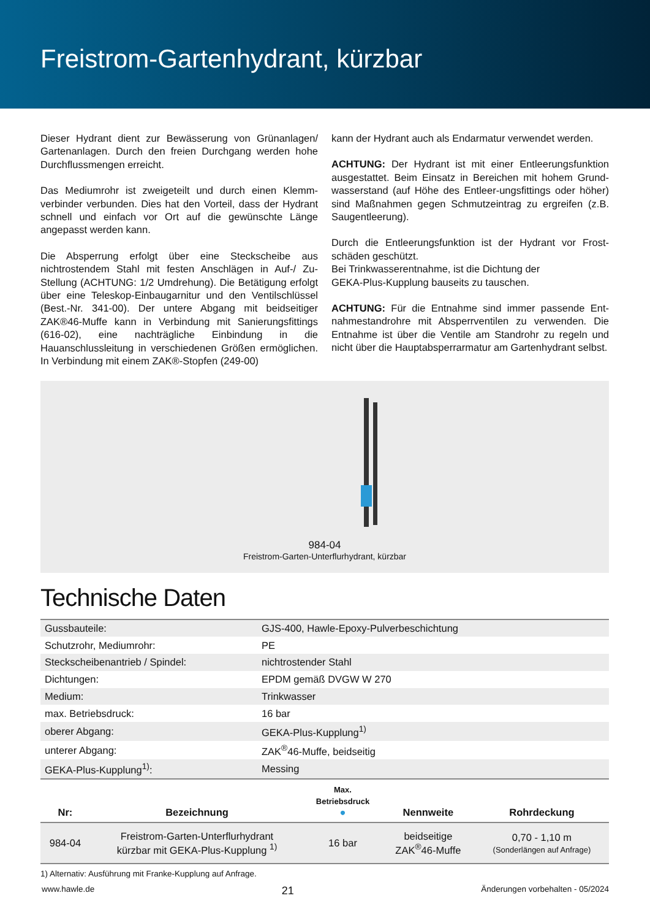Freistrom-Gartenhydrant, kürzbar
Dieser Hydrant dient zur Bewässerung von Grünanlagen/ Gartenanlagen. Durch den freien Durchgang werden hohe Durchflussmengen erreicht.
Das Mediumrohr ist zweigeteilt und durch einen Klemm­verbinder verbunden. Dies hat den Vorteil, dass der Hy­drant schnell und einfach vor Ort auf die gewünschte Län­ge angepasst werden kann.
Die Absperrung erfolgt über eine Steckscheibe aus nichtrostendem Stahl mit festen Anschlägen in Auf-/ Zu-Stellung (ACHTUNG: 1/2 Umdrehung). Die Betäti­gung erfolgt über eine Teleskop-Einbaugarnitur und den Ventilschlüssel (Best.-Nr. 341-00). Der untere Abgang mit beidseitiger ZAK®46-Muffe kann in Verbindung mit Sa­nierungsfittings (616-02), eine nachträgliche Einbindung in die Hauanschlussleitung in verschiedenen Größen ermög­lichen. In Verbindung mit einem ZAK®-Stopfen (249-00)
kann der Hydrant auch als Endarmatur verwendet werden.
ACHTUNG: Der Hydrant ist mit einer Entleerungsfunktion ausgestattet. Beim Einsatz in Bereichen mit hohem Grund­wasserstand (auf Höhe des Entleer-ungsfittings oder hö­her) sind Maßnahmen gegen Schmutzeintrag zu ergreifen (z.B. Saugentleerung).
Durch die Entleerungsfunktion ist der Hydrant vor Frost­schäden geschützt.
Bei Trinkwasserentnahme, ist die Dichtung der
GEKA-Plus-Kupplung bauseits zu tauschen.
ACHTUNG: Für die Entnahme sind immer passende Ent­nahmestandrohre mit Absperrventilen zu verwenden. Die Entnahme ist über die Ventile am Standrohr zu regeln und nicht über die Hauptabsperrarmatur am Gartenhydrant selbst.
984-04
Freistrom-Garten-Unterflurhydrant, kürzbar
Technische Daten
| Gussbauteile: | GJS-400, Hawle-Epoxy-Pulverbeschichtung |
| Schutzrohr, Mediumrohr: | PE |
| Steckscheibenantrieb / Spindel: | nichtrostender Stahl |
| Dichtungen: | EPDM gemäß DVGW W 270 |
| Medium: | Trinkwasser |
| max. Betriebsdruck: | 16 bar |
| oberer Abgang: | GEKA-Plus-Kupplung<sup>1)</sup> |
| unterer Abgang: | ZAK<sup>®</sup>46-Muffe, beidseitig |
| GEKA-Plus-Kupplung<sup>1)</sup>: | Messing |
| Nr: | Bezeichnung | Max. Betriebsdruck ● | Nennweite | Rohrdeckung |
| --- | --- | --- | --- | --- |
| 984-04 | Freistrom-Garten-Unterflurhydrant kürzbar mit GEKA-Plus-Kupplung <sup>1)</sup> | 16 bar | beidseitige ZAK<sup>®</sup>46-Muffe | 0,70 - 1,10 m (Sonderlängen auf Anfrage) |
1) Alternativ: Ausführung mit Franke-Kupplung auf Anfrage.
www.hawle.de 21 Änderungen vorbehalten - 05/2024